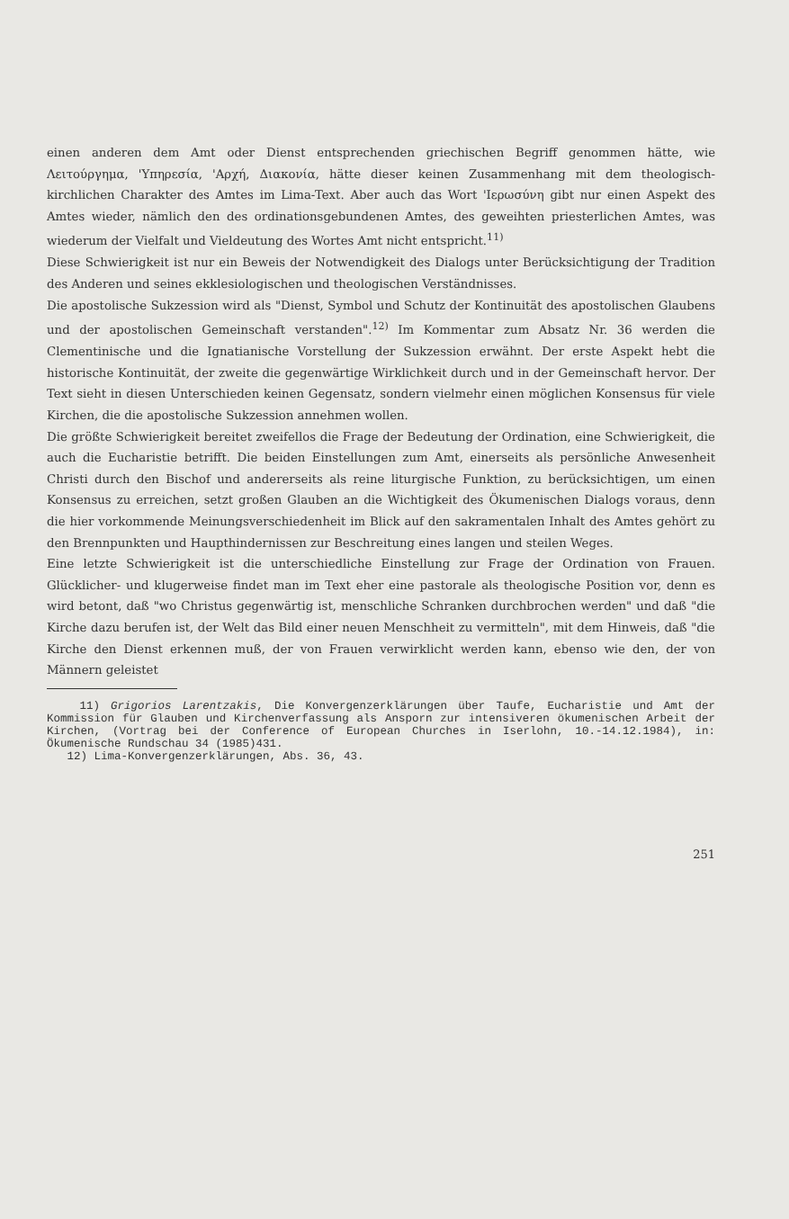einen anderen dem Amt oder Dienst entsprechenden griechischen Begriff genommen hätte, wie Λειτούργημα, 'Υπηρεσία, 'Αρχή, Διακονία, hätte dieser keinen Zusammenhang mit dem theologisch-kirchlichen Charakter des Amtes im Lima-Text. Aber auch das Wort 'Ιερωσύνη gibt nur einen Aspekt des Amtes wieder, nämlich den des ordinationsgebundenen Amtes, des geweihten priesterlichen Amtes, was wiederum der Vielfalt und Vieldeutung des Wortes Amt nicht entspricht.<sup>11)</sup>
Diese Schwierigkeit ist nur ein Beweis der Notwendigkeit des Dialogs unter Berücksichtigung der Tradition des Anderen und seines ekklesiologischen und theologischen Verständnisses.
Die apostolische Sukzession wird als "Dienst, Symbol und Schutz der Kontinuität des apostolischen Glaubens und der apostolischen Gemeinschaft verstanden".<sup>12)</sup> Im Kommentar zum Absatz Nr. 36 werden die Clementinische und die Ignatianische Vorstellung der Sukzession erwähnt. Der erste Aspekt hebt die historische Kontinuität, der zweite die gegenwärtige Wirklichkeit durch und in der Gemeinschaft hervor. Der Text sieht in diesen Unterschieden keinen Gegensatz, sondern vielmehr einen möglichen Konsensus für viele Kirchen, die die apostolische Sukzession annehmen wollen.
Die größte Schwierigkeit bereitet zweifellos die Frage der Bedeutung der Ordination, eine Schwierigkeit, die auch die Eucharistie betrifft. Die beiden Einstellungen zum Amt, einerseits als persönliche Anwesenheit Christi durch den Bischof und andererseits als reine liturgische Funktion, zu berücksichtigen, um einen Konsensus zu erreichen, setzt großen Glauben an die Wichtigkeit des Ökumenischen Dialogs voraus, denn die hier vorkommende Meinungsverschiedenheit im Blick auf den sakramentalen Inhalt des Amtes gehört zu den Brennpunkten und Haupthindernissen zur Beschreitung eines langen und steilen Weges.
Eine letzte Schwierigkeit ist die unterschiedliche Einstellung zur Frage der Ordination von Frauen. Glücklicher- und klugerweise findet man im Text eher eine pastorale als theologische Position vor, denn es wird betont, daß "wo Christus gegenwärtig ist, menschliche Schranken durchbrochen werden" und daß "die Kirche dazu berufen ist, der Welt das Bild einer neuen Menschheit zu vermitteln", mit dem Hinweis, daß "die Kirche den Dienst erkennen muß, der von Frauen verwirklicht werden kann, ebenso wie den, der von Männern geleistet
11) Grigorios Larentzakis, Die Konvergenzerklärungen über Taufe, Eucharistie und Amt der Kommission für Glauben und Kirchenverfassung als Ansporn zur intensiveren ökumenischen Arbeit der Kirchen, (Vortrag bei der Conference of European Churches in Iserlohn, 10.-14.12.1984), in: Ökumenische Rundschau 34 (1985)431.
12) Lima-Konvergenzerklärungen, Abs. 36, 43.
251